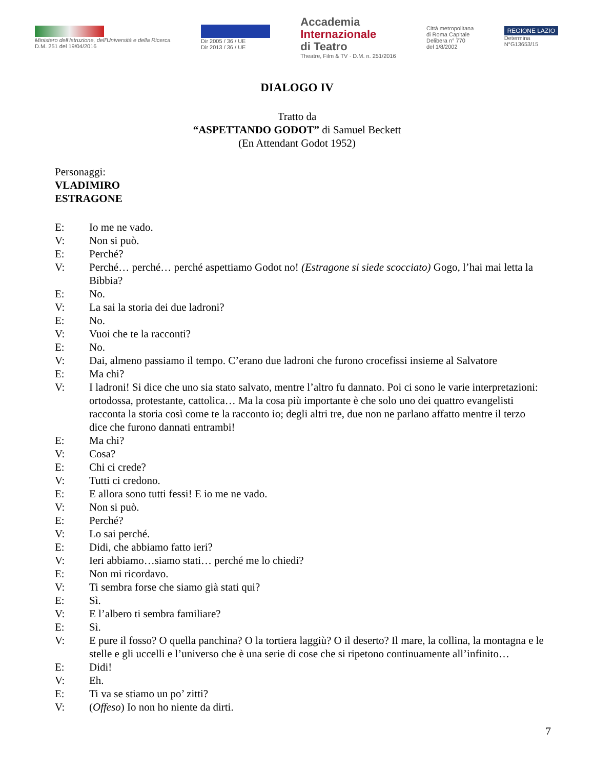Ministero dell'Istruzione, dell'Università e della Ricerca
D.M. 251 del 19/04/2016
Dir 2005 / 36 / UE
Dir 2013 / 36 / UE
Accademia
Internazionale
di Teatro
Theatre, Film & TV · D.M. n. 251/2016
Città metropolitana
di Roma Capitale
Delibera n° 770
del 1/8/2002
REGIONE LAZIO
Determina
N°G13653/15
DIALOGO IV
Tratto da
“ASPETTANDO GODOT” di Samuel Beckett
(En Attendant Godot 1952)
Personaggi:
VLADIMIRO
ESTRAGONE
E: Io me ne vado.
V: Non si può.
E: Perché?
V: Perché… perché… perché aspettiamo Godot no! (Estragone si siede scocciato) Gogo, l’hai mai letta la Bibbia?
E: No.
V: La sai la storia dei due ladroni?
E: No.
V: Vuoi che te la racconti?
E: No.
V: Dai, almeno passiamo il tempo. C’erano due ladroni che furono crocefissi insieme al Salvatore
E: Ma chi?
V: I ladroni! Si dice che uno sia stato salvato, mentre l’altro fu dannato. Poi ci sono le varie interpretazioni: ortodossa, protestante, cattolica… Ma la cosa più importante è che solo uno dei quattro evangelisti racconta la storia così come te la racconto io; degli altri tre, due non ne parlano affatto mentre il terzo dice che furono dannati entrambi!
E: Ma chi?
V: Cosa?
E: Chi ci crede?
V: Tutti ci credono.
E: E allora sono tutti fessi! E io me ne vado.
V: Non si può.
E: Perché?
V: Lo sai perché.
E: Didi, che abbiamo fatto ieri?
V: Ieri abbiamo…siamo stati… perché me lo chiedi?
E: Non mi ricordavo.
V: Ti sembra forse che siamo già stati qui?
E: Sì.
V: E l’albero ti sembra familiare?
E: Sì.
V: E pure il fosso? O quella panchina? O la tortiera laggiù? O il deserto? Il mare, la collina, la montagna e le stelle e gli uccelli e l’universo che è una serie di cose che si ripetono continuamente all’infinito…
E: Didi!
V: Eh.
E: Ti va se stiamo un po’ zitti?
V: (Offeso) Io non ho niente da dirti.
7